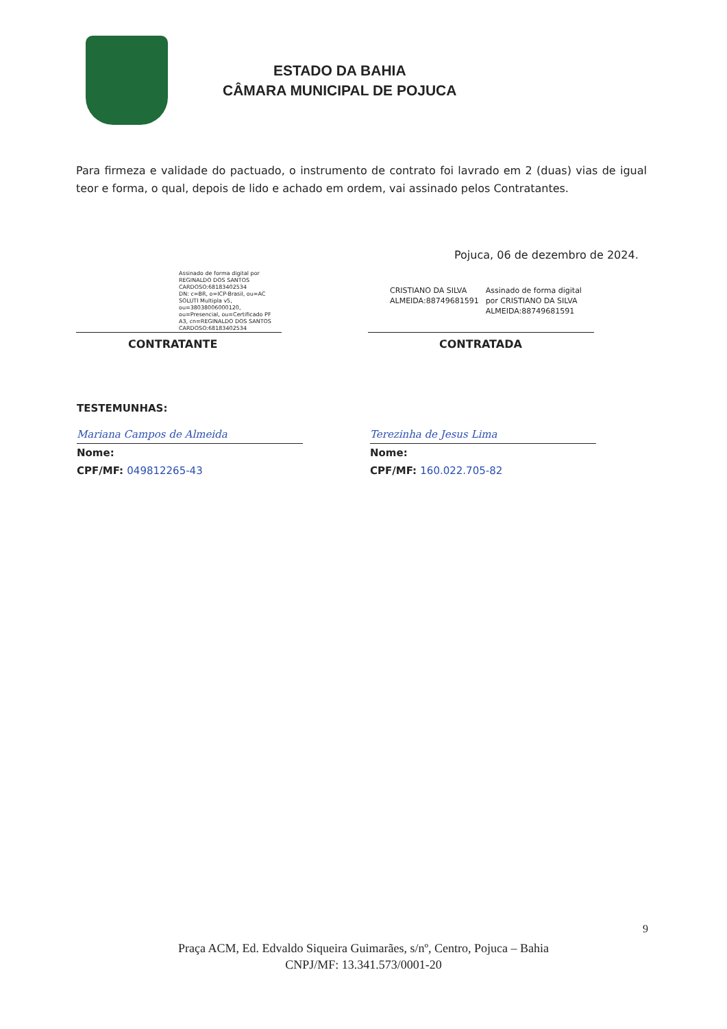ESTADO DA BAHIA
CÂMARA MUNICIPAL DE POJUCA
Para firmeza e validade do pactuado, o instrumento de contrato foi lavrado em 2 (duas) vias de igual teor e forma, o qual, depois de lido e achado em ordem, vai assinado pelos Contratantes.
Pojuca, 06 de dezembro de 2024.
Assinado de forma digital por REGINALDO DOS SANTOS CARDOSO:68183402534
DN: c=BR, o=ICP-Brasil, ou=AC SOLUTI Multipla v5, ou=38038006000120, ou=Presencial, ou=Certificado PF A3, cn=REGINALDO DOS SANTOS CARDOSO:68183402534
CRISTIANO DA SILVA ALMEIDA:88749681591
Assinado de forma digital por CRISTIANO DA SILVA ALMEIDA:88749681591
CONTRATANTE CONTRATADA
TESTEMUNHAS:
Mariana Campos de Almeida
Nome:
CPF/MF: 049812265-43
Terezinha de Jesus Lima
Nome:
CPF/MF: 160.022.705-82
9
Praça ACM, Ed. Edvaldo Siqueira Guimarães, s/nº, Centro, Pojuca – Bahia
CNPJ/MF: 13.341.573/0001-20